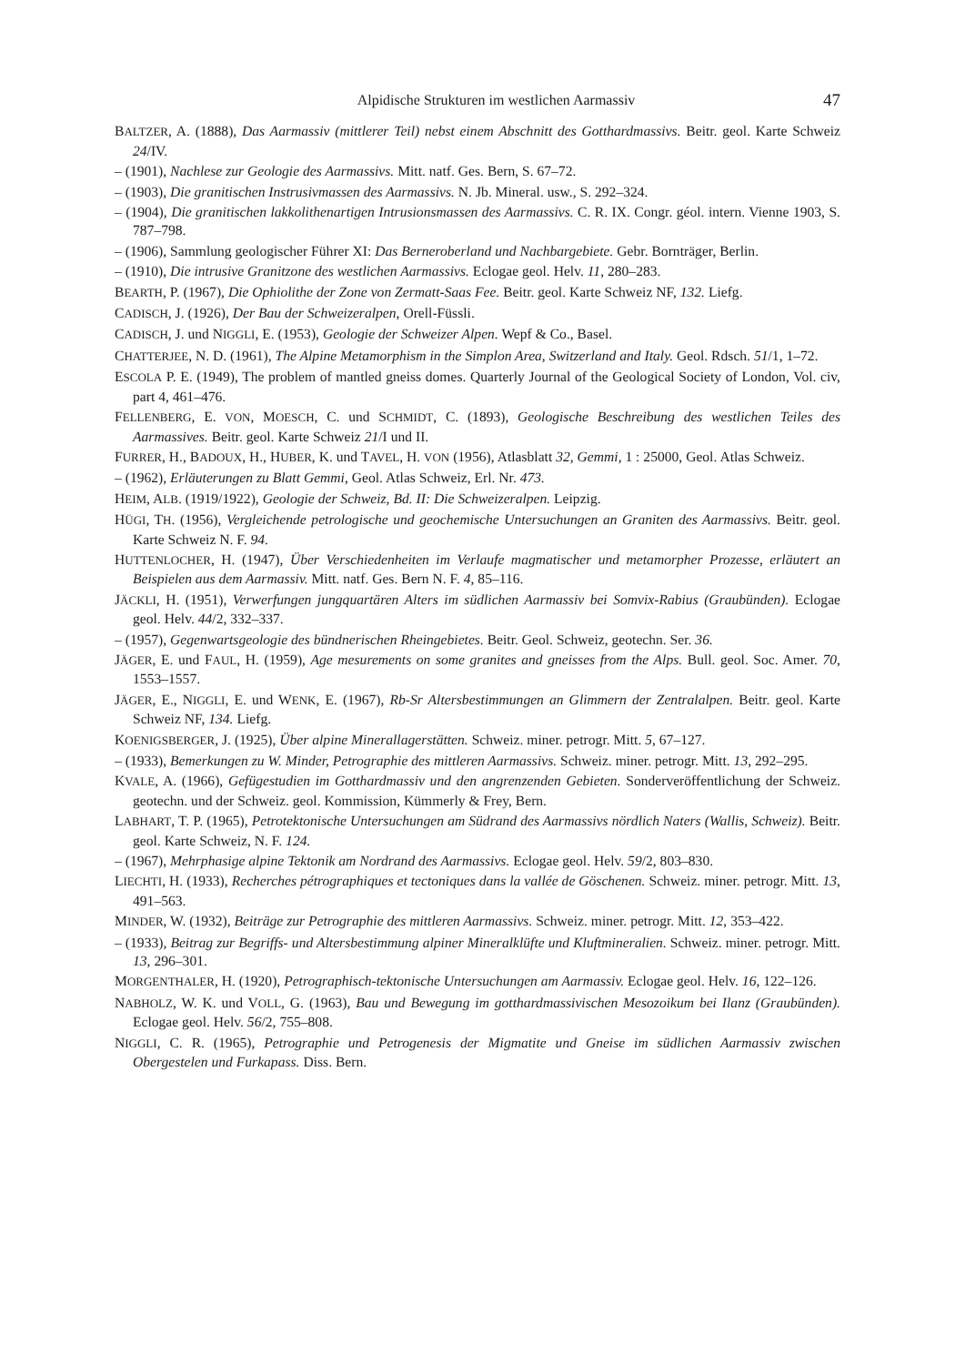Alpidische Strukturen im westlichen Aarmassiv 47
BALTZER, A. (1888), Das Aarmassiv (mittlerer Teil) nebst einem Abschnitt des Gotthardmassivs. Beitr. geol. Karte Schweiz 24/IV.
– (1901), Nachlese zur Geologie des Aarmassivs. Mitt. natf. Ges. Bern, S. 67–72.
– (1903), Die granitischen Instrusivmassen des Aarmassivs. N. Jb. Mineral. usw., S. 292–324.
– (1904), Die granitischen lakkolithenartigen Intrusionsmassen des Aarmassivs. C. R. IX. Congr. géol. intern. Vienne 1903, S. 787–798.
– (1906), Sammlung geologischer Führer XI: Das Berneroberland und Nachbargebiete. Gebr. Bornträger, Berlin.
– (1910), Die intrusive Granitzone des westlichen Aarmassivs. Eclogae geol. Helv. 11, 280–283.
BEARTH, P. (1967), Die Ophiolithe der Zone von Zermatt-Saas Fee. Beitr. geol. Karte Schweiz NF, 132. Liefg.
CADISCH, J. (1926), Der Bau der Schweizeralpen, Orell-Füssli.
CADISCH, J. und NIGGLI, E. (1953), Geologie der Schweizer Alpen. Wepf & Co., Basel.
CHATTERJEE, N. D. (1961), The Alpine Metamorphism in the Simplon Area, Switzerland and Italy. Geol. Rdsch. 51/1, 1–72.
ESCOLA P. E. (1949), The problem of mantled gneiss domes. Quarterly Journal of the Geological Society of London, Vol. civ, part 4, 461–476.
FELLENBERG, E. VON, MOESCH, C. und SCHMIDT, C. (1893), Geologische Beschreibung des westlichen Teiles des Aarmassives. Beitr. geol. Karte Schweiz 21/I und II.
FURRER, H., BADOUX, H., HUBER, K. und TAVEL, H. VON (1956), Atlasblatt 32, Gemmi, 1 : 25000, Geol. Atlas Schweiz.
– (1962), Erläuterungen zu Blatt Gemmi, Geol. Atlas Schweiz, Erl. Nr. 473.
HEIM, ALB. (1919/1922), Geologie der Schweiz, Bd. II: Die Schweizeralpen. Leipzig.
HÜGI, TH. (1956), Vergleichende petrologische und geochemische Untersuchungen an Graniten des Aarmassivs. Beitr. geol. Karte Schweiz N. F. 94.
HUTTENLOCHER, H. (1947), Über Verschiedenheiten im Verlaufe magmatischer und metamorpher Prozesse, erläutert an Beispielen aus dem Aarmassiv. Mitt. natf. Ges. Bern N. F. 4, 85–116.
JÄCKLI, H. (1951), Verwerfungen jungquartären Alters im südlichen Aarmassiv bei Somvix-Rabius (Graubünden). Eclogae geol. Helv. 44/2, 332–337.
– (1957), Gegenwartsgeologie des bündnerischen Rheingebietes. Beitr. Geol. Schweiz, geotechn. Ser. 36.
JÄGER, E. und FAUL, H. (1959), Age mesurements on some granites and gneisses from the Alps. Bull. geol. Soc. Amer. 70, 1553–1557.
JÄGER, E., NIGGLI, E. und WENK, E. (1967), Rb-Sr Altersbestimmungen an Glimmern der Zentralalpen. Beitr. geol. Karte Schweiz NF, 134. Liefg.
KOENIGSBERGER, J. (1925), Über alpine Minerallagerstätten. Schweiz. miner. petrogr. Mitt. 5, 67–127.
– (1933), Bemerkungen zu W. Minder, Petrographie des mittleren Aarmassivs. Schweiz. miner. petrogr. Mitt. 13, 292–295.
KVALE, A. (1966), Gefügestudien im Gotthardmassiv und den angrenzenden Gebieten. Sonderveröffentlichung der Schweiz. geotechn. und der Schweiz. geol. Kommission, Kümmerly & Frey, Bern.
LABHART, T. P. (1965), Petrotektonische Untersuchungen am Südrand des Aarmassivs nördlich Naters (Wallis, Schweiz). Beitr. geol. Karte Schweiz, N. F. 124.
– (1967), Mehrphasige alpine Tektonik am Nordrand des Aarmassivs. Eclogae geol. Helv. 59/2, 803–830.
LIECHTI, H. (1933), Recherches pétrographiques et tectoniques dans la vallée de Göschenen. Schweiz. miner. petrogr. Mitt. 13, 491–563.
MINDER, W. (1932), Beiträge zur Petrographie des mittleren Aarmassivs. Schweiz. miner. petrogr. Mitt. 12, 353–422.
– (1933), Beitrag zur Begriffs- und Altersbestimmung alpiner Mineralklüfte und Kluftmineralien. Schweiz. miner. petrogr. Mitt. 13, 296–301.
MORGENTHALER, H. (1920), Petrographisch-tektonische Untersuchungen am Aarmassiv. Eclogae geol. Helv. 16, 122–126.
NABHOLZ, W. K. und VOLL, G. (1963), Bau und Bewegung im gotthardmassivischen Mesozoikum bei Ilanz (Graubünden). Eclogae geol. Helv. 56/2, 755–808.
NIGGLI, C. R. (1965), Petrographie und Petrogenesis der Migmatite und Gneise im südlichen Aarmassiv zwischen Obergestelen und Furkapass. Diss. Bern.